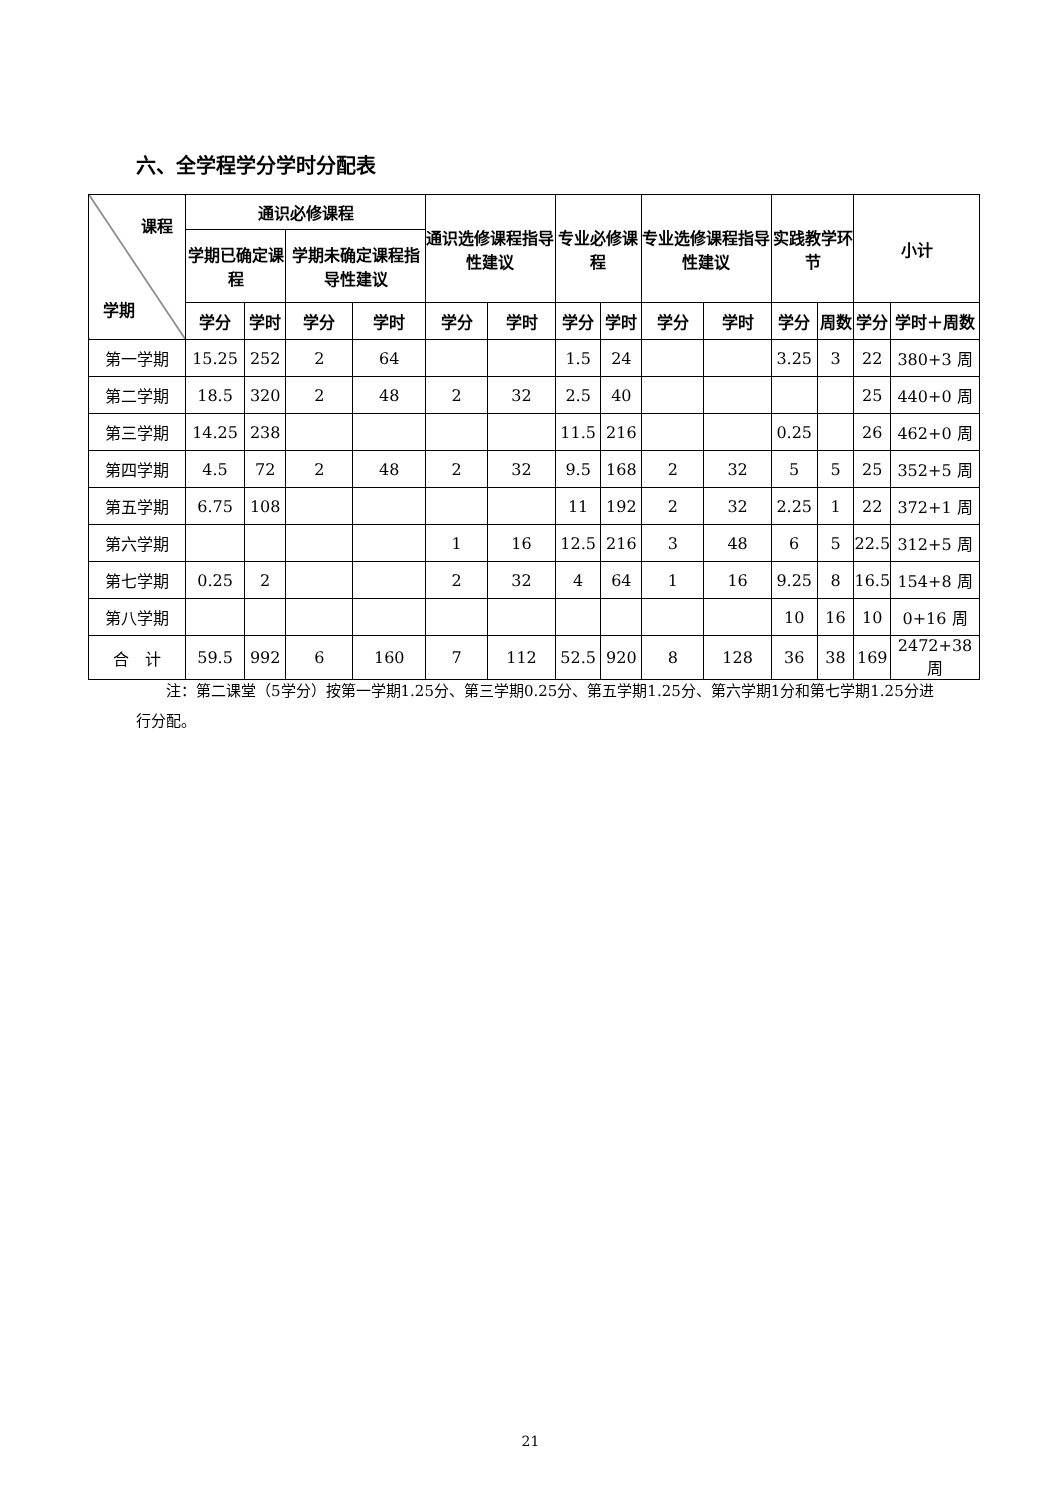六、全学程学分学时分配表
| 课程 学期 | 通识必修课程 | | | | 通识选修课程指导性建议 | | 专业必修课程 | | 专业选修课程指导性建议 | | 实践教学环节 | | 小计 | |
| --- | --- | --- | --- | --- | --- | --- | --- | --- | --- | --- | --- | --- | --- | --- |
| | 学期已确定课程 | | 学期未确定课程指导性建议 | | | | | | | | | | | |
| | 学分 | 学时 | 学分 | 学时 | 学分 | 学时 | 学分 | 学时 | 学分 | 学时 | 学分 | 周数 | 学分 | 学时＋周数 |
| 第一学期 | 15.25 | 252 | 2 | 64 | | | 1.5 | 24 | | | 3.25 | 3 | 22 | 380+3 周 |
| 第二学期 | 18.5 | 320 | 2 | 48 | 2 | 32 | 2.5 | 40 | | | | | 25 | 440+0 周 |
| 第三学期 | 14.25 | 238 | | | | | 11.5 | 216 | | | 0.25 | | 26 | 462+0 周 |
| 第四学期 | 4.5 | 72 | 2 | 48 | 2 | 32 | 9.5 | 168 | 2 | 32 | 5 | 5 | 25 | 352+5 周 |
| 第五学期 | 6.75 | 108 | | | | | 11 | 192 | 2 | 32 | 2.25 | 1 | 22 | 372+1 周 |
| 第六学期 | | | | | 1 | 16 | 12.5 | 216 | 3 | 48 | 6 | 5 | 22.5 | 312+5 周 |
| 第七学期 | 0.25 | 2 | | | 2 | 32 | 4 | 64 | 1 | 16 | 9.25 | 8 | 16.5 | 154+8 周 |
| 第八学期 | | | | | | | | | | | 10 | 16 | 10 | 0+16 周 |
| 合 计 | 59.5 | 992 | 6 | 160 | 7 | 112 | 52.5 | 920 | 8 | 128 | 36 | 38 | 169 | 2472+38 周 |
　　注：第二课堂（5学分）按第一学期1.25分、第三学期0.25分、第五学期1.25分、第六学期1分和第七学期1.25分进行分配。
21